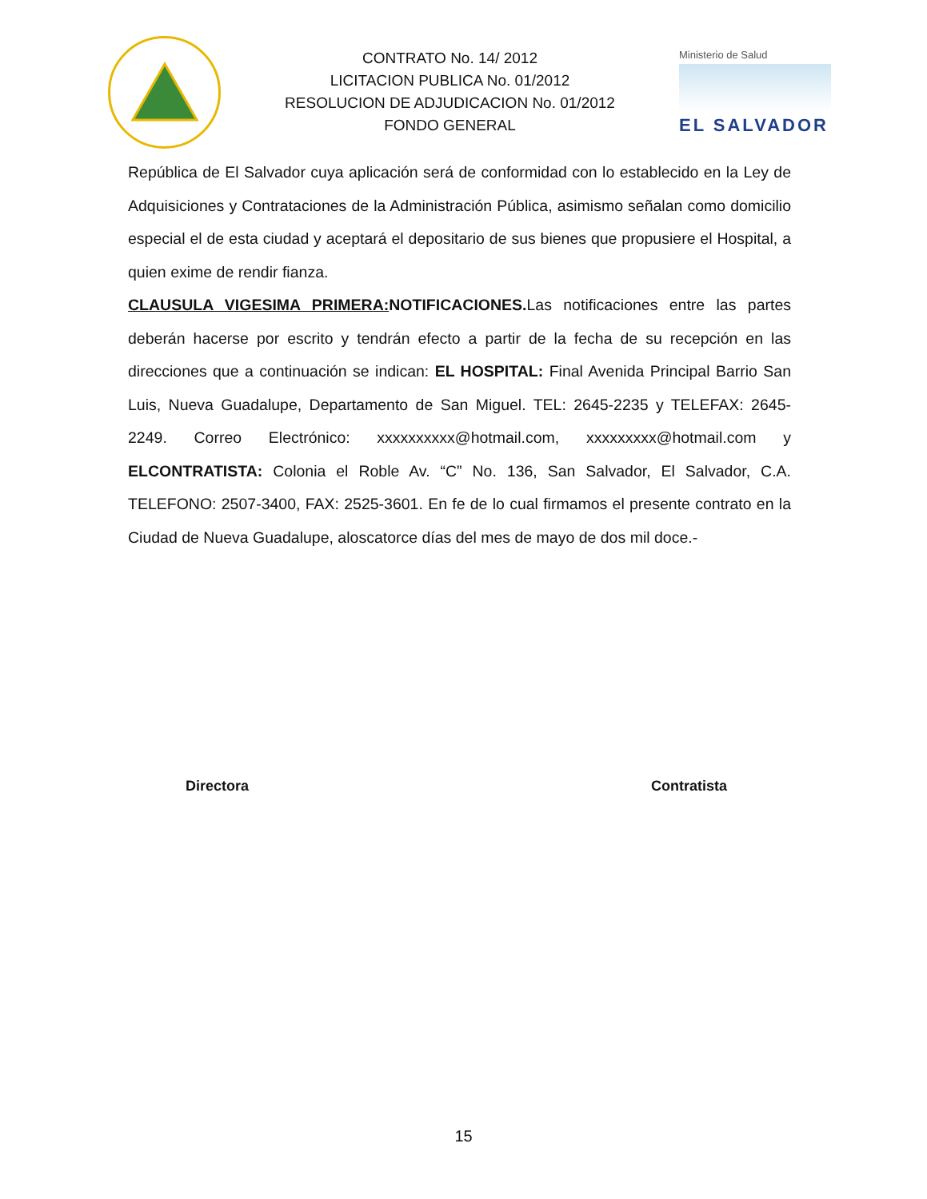CONTRATO No. 14/ 2012
LICITACION PUBLICA No. 01/2012
RESOLUCION DE ADJUDICACION No. 01/2012
FONDO GENERAL
Ministerio de Salud
EL SALVADOR
República de El Salvador cuya aplicación será de conformidad con lo establecido en la Ley de Adquisiciones y Contrataciones de la Administración Pública, asimismo señalan como domicilio especial el de esta ciudad y aceptará el depositario de sus bienes que propusiere el Hospital, a quien exime de rendir fianza.
CLAUSULA VIGESIMA PRIMERA: NOTIFICACIONES. Las notificaciones entre las partes deberán hacerse por escrito y tendrán efecto a partir de la fecha de su recepción en las direcciones que a continuación se indican: EL HOSPITAL: Final Avenida Principal Barrio San Luis, Nueva Guadalupe, Departamento de San Miguel. TEL: 2645-2235 y TELEFAX: 2645-2249. Correo Electrónico: xxxxxxxxxx@hotmail.com, xxxxxxxxx@hotmail.com y ELCONTRATISTA: Colonia el Roble Av. “C” No. 136, San Salvador, El Salvador, C.A. TELEFONO: 2507-3400, FAX: 2525-3601. En fe de lo cual firmamos el presente contrato en la Ciudad de Nueva Guadalupe, aloscatorce días del mes de mayo de dos mil doce.-
Directora Contratista
15